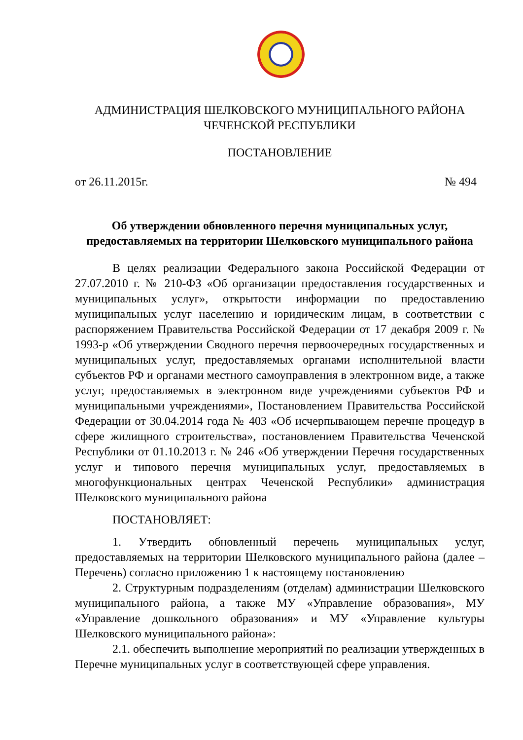АДМИНИСТРАЦИЯ ШЕЛКОВСКОГО МУНИЦИПАЛЬНОГО РАЙОНА
ЧЕЧЕНСКОЙ РЕСПУБЛИКИ
ПОСТАНОВЛЕНИЕ
от 26.11.2015г. № 494
Об утверждении обновленного перечня муниципальных услуг,
предоставляемых на территории Шелковского муниципального района
В целях реализации Федерального закона Российской Федерации от 27.07.2010 г. № 210-ФЗ «Об организации предоставления государственных и муниципальных услуг», открытости информации по предоставлению муниципальных услуг населению и юридическим лицам, в соответствии с распоряжением Правительства Российской Федерации от 17 декабря 2009 г. № 1993-р «Об утверждении Сводного перечня первоочередных государственных и муниципальных услуг, предоставляемых органами исполнительной власти субъектов РФ и органами местного самоуправления в электронном виде, а также услуг, предоставляемых в электронном виде учреждениями субъектов РФ и муниципальными учреждениями», Постановлением Правительства Российской Федерации от 30.04.2014 года № 403 «Об исчерпывающем перечне процедур в сфере жилищного строительства», постановлением Правительства Чеченской Республики от 01.10.2013 г. № 246 «Об утверждении Перечня государственных услуг и типового перечня муниципальных услуг, предоставляемых в многофункциональных центрах Чеченской Республики» администрация Шелковского муниципального района
ПОСТАНОВЛЯЕТ:
1. Утвердить обновленный перечень муниципальных услуг, предоставляемых на территории Шелковского муниципального района (далее – Перечень) согласно приложению 1 к настоящему постановлению
2. Структурным подразделениям (отделам) администрации Шелковского муниципального района, а также МУ «Управление образования», МУ «Управление дошкольного образования» и МУ «Управление культуры Шелковского муниципального района»:
2.1. обеспечить выполнение мероприятий по реализации утвержденных в Перечне муниципальных услуг в соответствующей сфере управления.